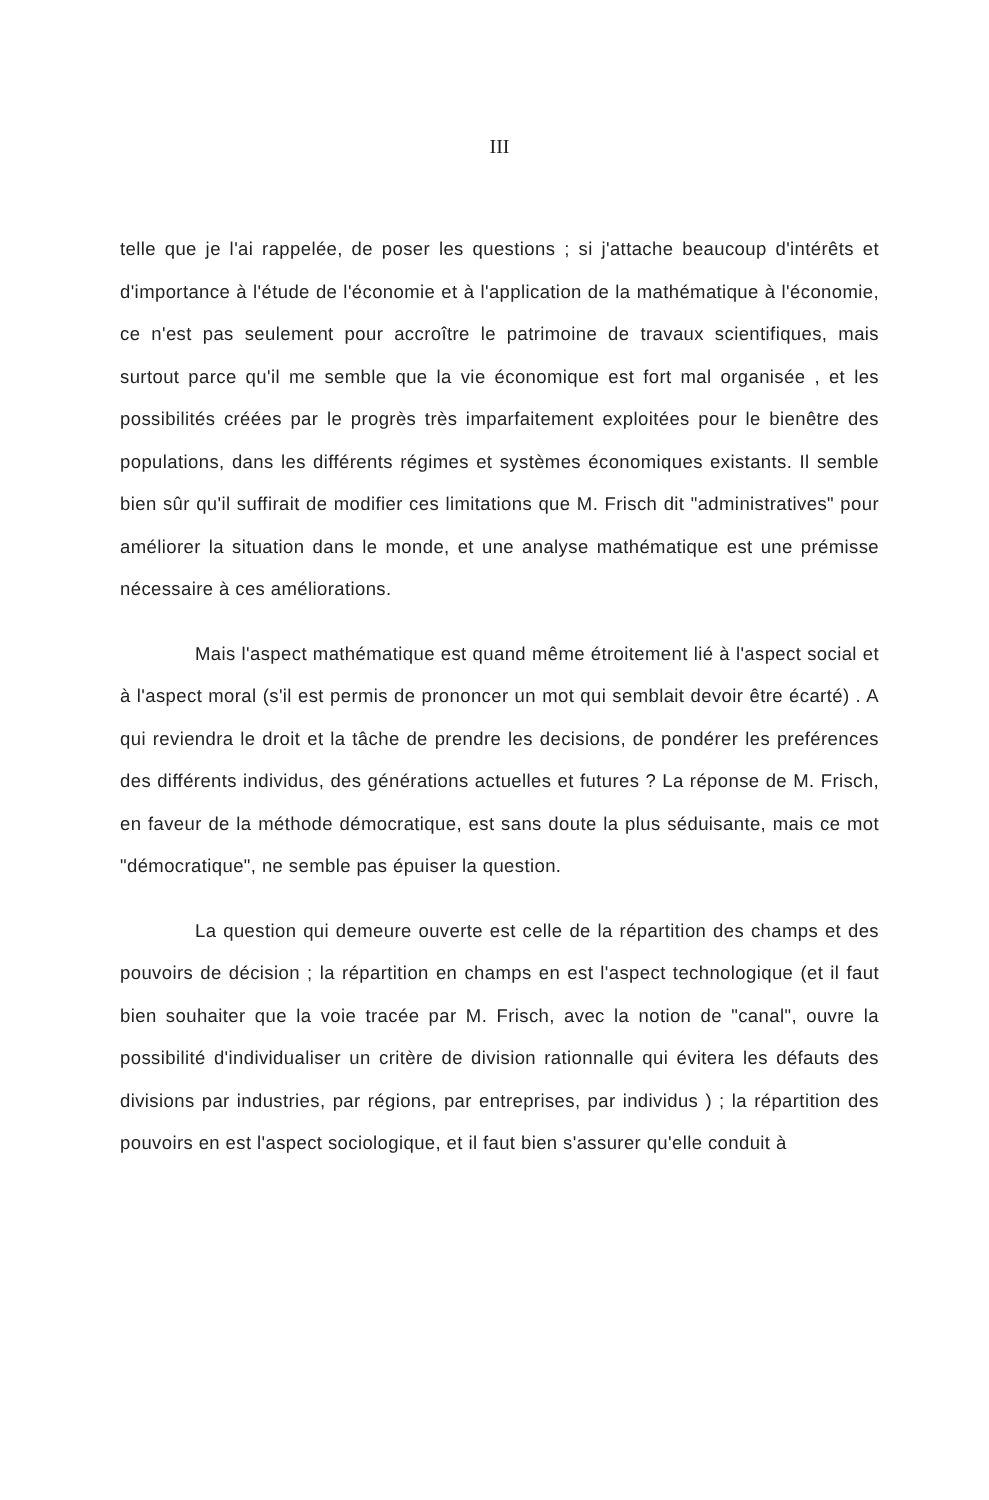III
telle que je l'ai rappelée, de poser les questions ; si j'attache beaucoup d'intérêts et d'importance à l'étude de l'économie et à l'application de la mathématique à l'économie, ce n'est pas seulement pour accroître le patrimoine de travaux scientifiques, mais surtout parce qu'il me semble que la vie économique est fort mal organisée , et les possibilités créées par le progrès très imparfaitement exploitées pour le bienêtre des populations, dans les différents régimes et systèmes économiques existants. Il semble bien sûr qu'il suffirait de modifier ces limitations que M. Frisch dit "administratives" pour améliorer la situation dans le monde, et une analyse mathématique est une prémisse nécessaire à ces améliorations.
Mais l'aspect mathématique est quand même étroitement lié à l'aspect social et à l'aspect moral (s'il est permis de prononcer un mot qui semblait devoir être écarté) . A qui reviendra le droit et la tâche de prendre les decisions, de pondérer les preférences des différents individus, des générations actuelles et futures ? La réponse de M. Frisch, en faveur de la méthode démocratique, est sans doute la plus séduisante, mais ce mot "démocratique", ne semble pas épuiser la question.
La question qui demeure ouverte est celle de la répartition des champs et des pouvoirs de décision ; la répartition en champs en est l'aspect technologique (et il faut bien souhaiter que la voie tracée par M. Frisch, avec la notion de "canal", ouvre la possibilité d'individualiser un critère de division rationnalle qui évitera les défauts des divisions par industries, par régions, par entreprises, par individus ) ; la répartition des pouvoirs en est l'aspect sociologique, et il faut bien s'assurer qu'elle conduit à